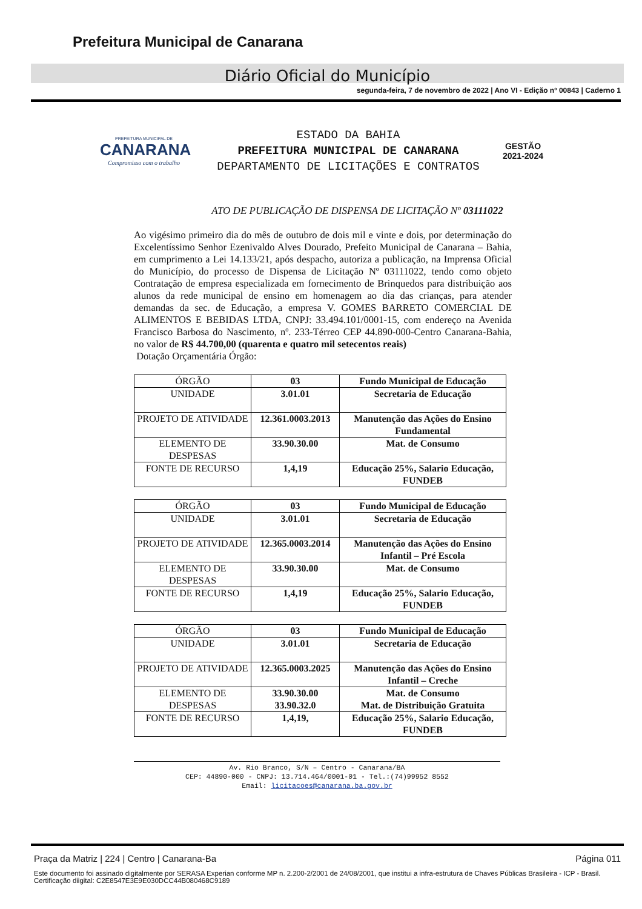Prefeitura Municipal de Canarana
Diário Oficial do Município
segunda-feira, 7 de novembro de 2022 | Ano VI - Edição nº 00843 | Caderno 1
PREFEITURA MUNICIPAL DE
CANARANA
Compromisso com o trabalho
ESTADO DA BAHIA
PREFEITURA MUNICIPAL DE CANARANA
DEPARTAMENTO DE LICITAÇÕES E CONTRATOS
GESTÃO
2021-2024
ATO DE PUBLICAÇÃO DE DISPENSA DE LICITAÇÃO Nº 03111022
Ao vigésimo primeiro dia do mês de outubro de dois mil e vinte e dois, por determinação do Excelentíssimo Senhor Ezenivaldo Alves Dourado, Prefeito Municipal de Canarana – Bahia, em cumprimento a Lei 14.133/21, após despacho, autoriza a publicação, na Imprensa Oficial do Município, do processo de Dispensa de Licitação Nº 03111022, tendo como objeto Contratação de empresa especializada em fornecimento de Brinquedos para distribuição aos alunos da rede municipal de ensino em homenagem ao dia das crianças, para atender demandas da sec. de Educação, a empresa V. GOMES BARRETO COMERCIAL DE ALIMENTOS E BEBIDAS LTDA, CNPJ: 33.494.101/0001-15, com endereço na Avenida Francisco Barbosa do Nascimento, nº. 233-Térreo CEP 44.890-000-Centro Canarana-Bahia, no valor de R$ 44.700,00 (quarenta e quatro mil setecentos reais)
Dotação Orçamentária Órgão:
| ÓRGÃO | 03 | Fundo Municipal de Educação |
| UNIDADE | 3.01.01 | Secretaria de Educação |
| PROJETO DE ATIVIDADE | 12.361.0003.2013 | Manutenção das Ações do Ensino Fundamental |
| ELEMENTO DE DESPESAS | 33.90.30.00 | Mat. de Consumo |
| FONTE DE RECURSO | 1,4,19 | Educação 25%, Salario Educação, FUNDEB |
| ÓRGÃO | 03 | Fundo Municipal de Educação |
| UNIDADE | 3.01.01 | Secretaria de Educação |
| PROJETO DE ATIVIDADE | 12.365.0003.2014 | Manutenção das Ações do Ensino Infantil – Pré Escola |
| ELEMENTO DE DESPESAS | 33.90.30.00 | Mat. de Consumo |
| FONTE DE RECURSO | 1,4,19 | Educação 25%, Salario Educação, FUNDEB |
| ÓRGÃO | 03 | Fundo Municipal de Educação |
| UNIDADE | 3.01.01 | Secretaria de Educação |
| PROJETO DE ATIVIDADE | 12.365.0003.2025 | Manutenção das Ações do Ensino Infantil – Creche |
| ELEMENTO DE DESPESAS | 33.90.30.00 33.90.32.0 | Mat. de Consumo Mat. de Distribuição Gratuita |
| FONTE DE RECURSO | 1,4,19, | Educação 25%, Salario Educação, FUNDEB |
Av. Rio Branco, S/N – Centro - Canarana/BA
CEP: 44890-000 - CNPJ: 13.714.464/0001-01 - Tel.:(74)99952 8552
Email: licitacoes@canarana.ba.gov.br
Praça da Matriz | 224 | Centro | Canarana-Ba Página 011
Este documento foi assinado digitalmente por SERASA Experian conforme MP n. 2.200-2/2001 de 24/08/2001, que institui a infra-estrutura de Chaves Públicas Brasileira - ICP - Brasil. Certificação diigital: C2E8547E3E9E030DCC44B080468C9189